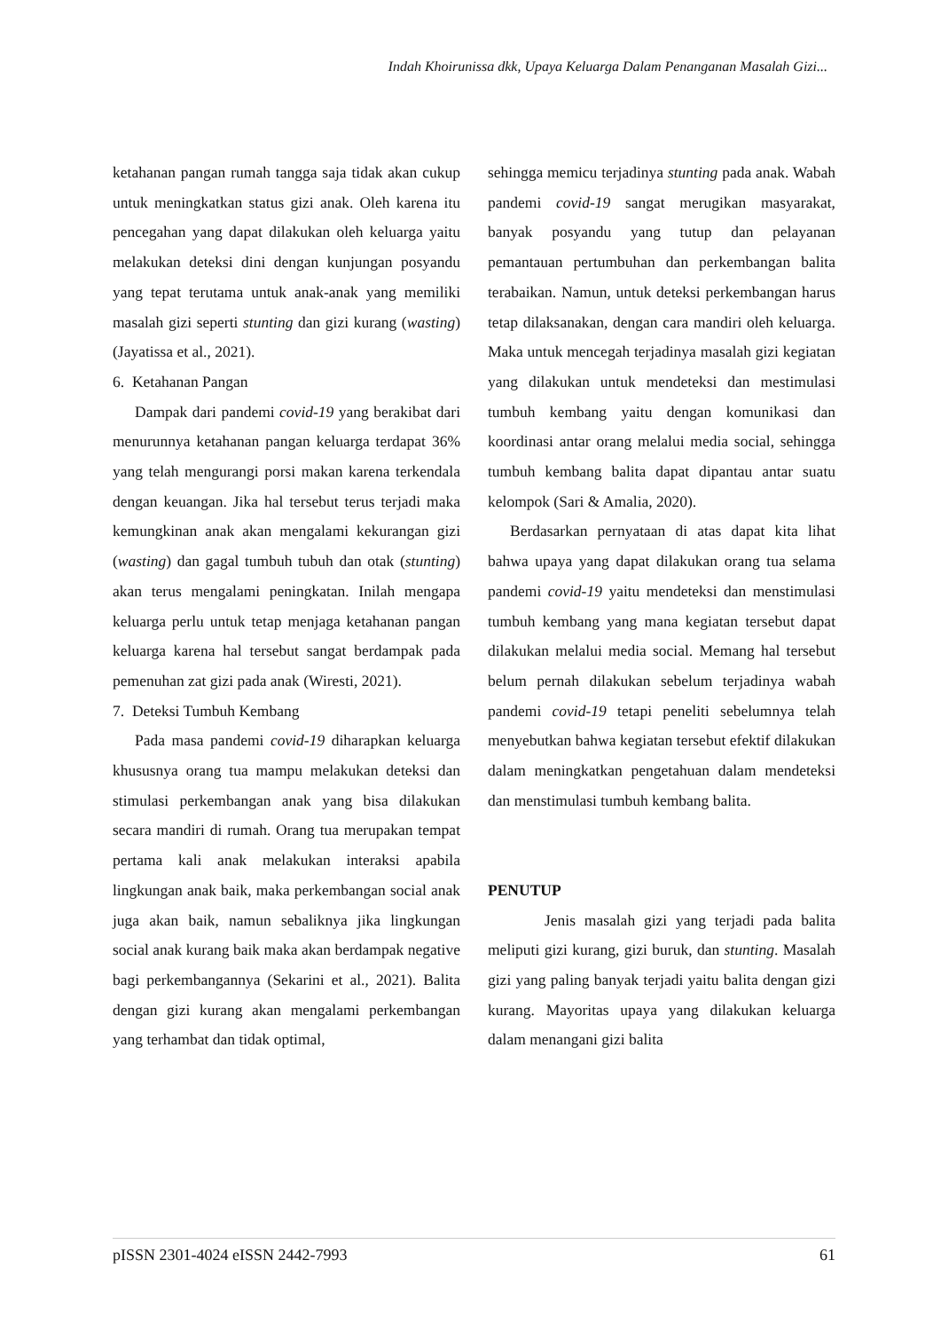Indah Khoirunissa dkk, Upaya Keluarga Dalam Penanganan Masalah Gizi...
ketahanan pangan rumah tangga saja tidak akan cukup untuk meningkatkan status gizi anak. Oleh karena itu pencegahan yang dapat dilakukan oleh keluarga yaitu melakukan deteksi dini dengan kunjungan posyandu yang tepat terutama untuk anak-anak yang memiliki masalah gizi seperti stunting dan gizi kurang (wasting) (Jayatissa et al., 2021).
6. Ketahanan Pangan
Dampak dari pandemi covid-19 yang berakibat dari menurunnya ketahanan pangan keluarga terdapat 36% yang telah mengurangi porsi makan karena terkendala dengan keuangan. Jika hal tersebut terus terjadi maka kemungkinan anak akan mengalami kekurangan gizi (wasting) dan gagal tumbuh tubuh dan otak (stunting) akan terus mengalami peningkatan. Inilah mengapa keluarga perlu untuk tetap menjaga ketahanan pangan keluarga karena hal tersebut sangat berdampak pada pemenuhan zat gizi pada anak (Wiresti, 2021).
7. Deteksi Tumbuh Kembang
Pada masa pandemi covid-19 diharapkan keluarga khususnya orang tua mampu melakukan deteksi dan stimulasi perkembangan anak yang bisa dilakukan secara mandiri di rumah. Orang tua merupakan tempat pertama kali anak melakukan interaksi apabila lingkungan anak baik, maka perkembangan social anak juga akan baik, namun sebaliknya jika lingkungan social anak kurang baik maka akan berdampak negative bagi perkembangannya (Sekarini et al., 2021). Balita dengan gizi kurang akan mengalami perkembangan yang terhambat dan tidak optimal,
sehingga memicu terjadinya stunting pada anak. Wabah pandemi covid-19 sangat merugikan masyarakat, banyak posyandu yang tutup dan pelayanan pemantauan pertumbuhan dan perkembangan balita terabaikan. Namun, untuk deteksi perkembangan harus tetap dilaksanakan, dengan cara mandiri oleh keluarga. Maka untuk mencegah terjadinya masalah gizi kegiatan yang dilakukan untuk mendeteksi dan mestimulasi tumbuh kembang yaitu dengan komunikasi dan koordinasi antar orang melalui media social, sehingga tumbuh kembang balita dapat dipantau antar suatu kelompok (Sari & Amalia, 2020).
Berdasarkan pernyataan di atas dapat kita lihat bahwa upaya yang dapat dilakukan orang tua selama pandemi covid-19 yaitu mendeteksi dan menstimulasi tumbuh kembang yang mana kegiatan tersebut dapat dilakukan melalui media social. Memang hal tersebut belum pernah dilakukan sebelum terjadinya wabah pandemi covid-19 tetapi peneliti sebelumnya telah menyebutkan bahwa kegiatan tersebut efektif dilakukan dalam meningkatkan pengetahuan dalam mendeteksi dan menstimulasi tumbuh kembang balita.
PENUTUP
Jenis masalah gizi yang terjadi pada balita meliputi gizi kurang, gizi buruk, dan stunting. Masalah gizi yang paling banyak terjadi yaitu balita dengan gizi kurang. Mayoritas upaya yang dilakukan keluarga dalam menangani gizi balita
pISSN 2301-4024 eISSN 2442-7993 61